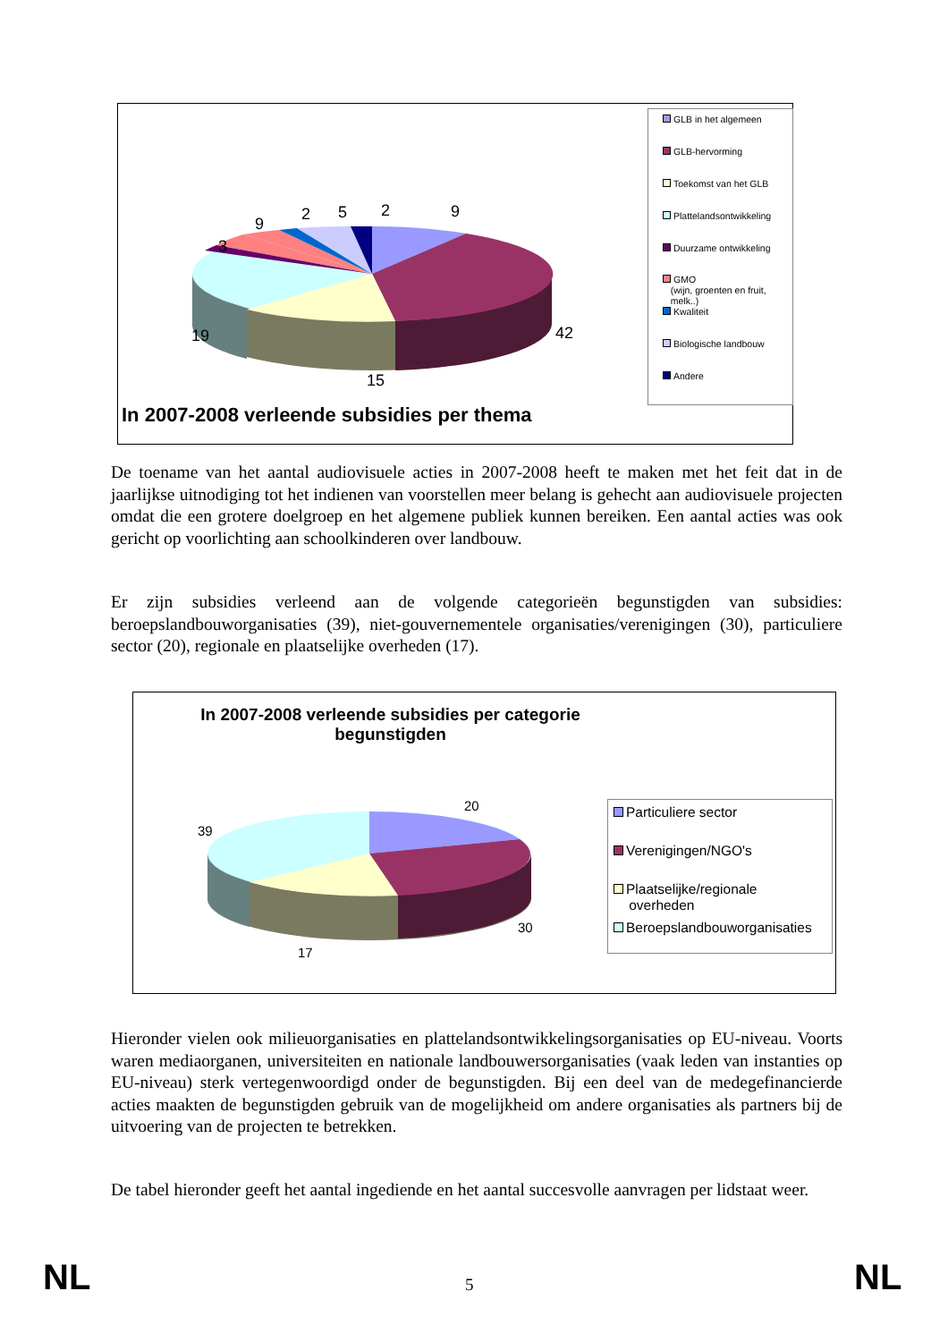3
9
2 5 2 9
19 42
15
In 2007-2008 verleende subsidies per thema
GLB in het algemeen
GLB-hervorming
Toekomst van het GLB
Plattelandsontwikkeling
Duurzame ontwikkeling
GMO
(wijn, groenten en fruit,
melk..)
Kwaliteit
Biologische landbouw
Andere
De toename van het aantal audiovisuele acties in 2007-2008 heeft te maken met het feit dat in de jaarlijkse uitnodiging tot het indienen van voorstellen meer belang is gehecht aan audiovisuele projecten omdat die een grotere doelgroep en het algemene publiek kunnen bereiken. Een aantal acties was ook gericht op voorlichting aan schoolkinderen over landbouw.
Er zijn subsidies verleend aan de volgende categorieën begunstigden van subsidies: beroepslandbouworganisaties (39), niet-gouvernementele organisaties/verenigingen (30), particuliere sector (20), regionale en plaatselijke overheden (17).
In 2007-2008 verleende subsidies per categorie begunstigden
20
39
30
17
Particuliere sector
Verenigingen/NGO's
Plaatselijke/regionale
overheden
Beroepslandbouworganisaties
Hieronder vielen ook milieuorganisaties en plattelandsontwikkelingsorganisaties op EU-niveau. Voorts waren mediaorganen, universiteiten en nationale landbouwersorganisaties (vaak leden van instanties op EU-niveau) sterk vertegenwoordigd onder de begunstigden. Bij een deel van de medegefinancierde acties maakten de begunstigden gebruik van de mogelijkheid om andere organisaties als partners bij de uitvoering van de projecten te betrekken.
De tabel hieronder geeft het aantal ingediende en het aantal succesvolle aanvragen per lidstaat weer.
NL 5 NL